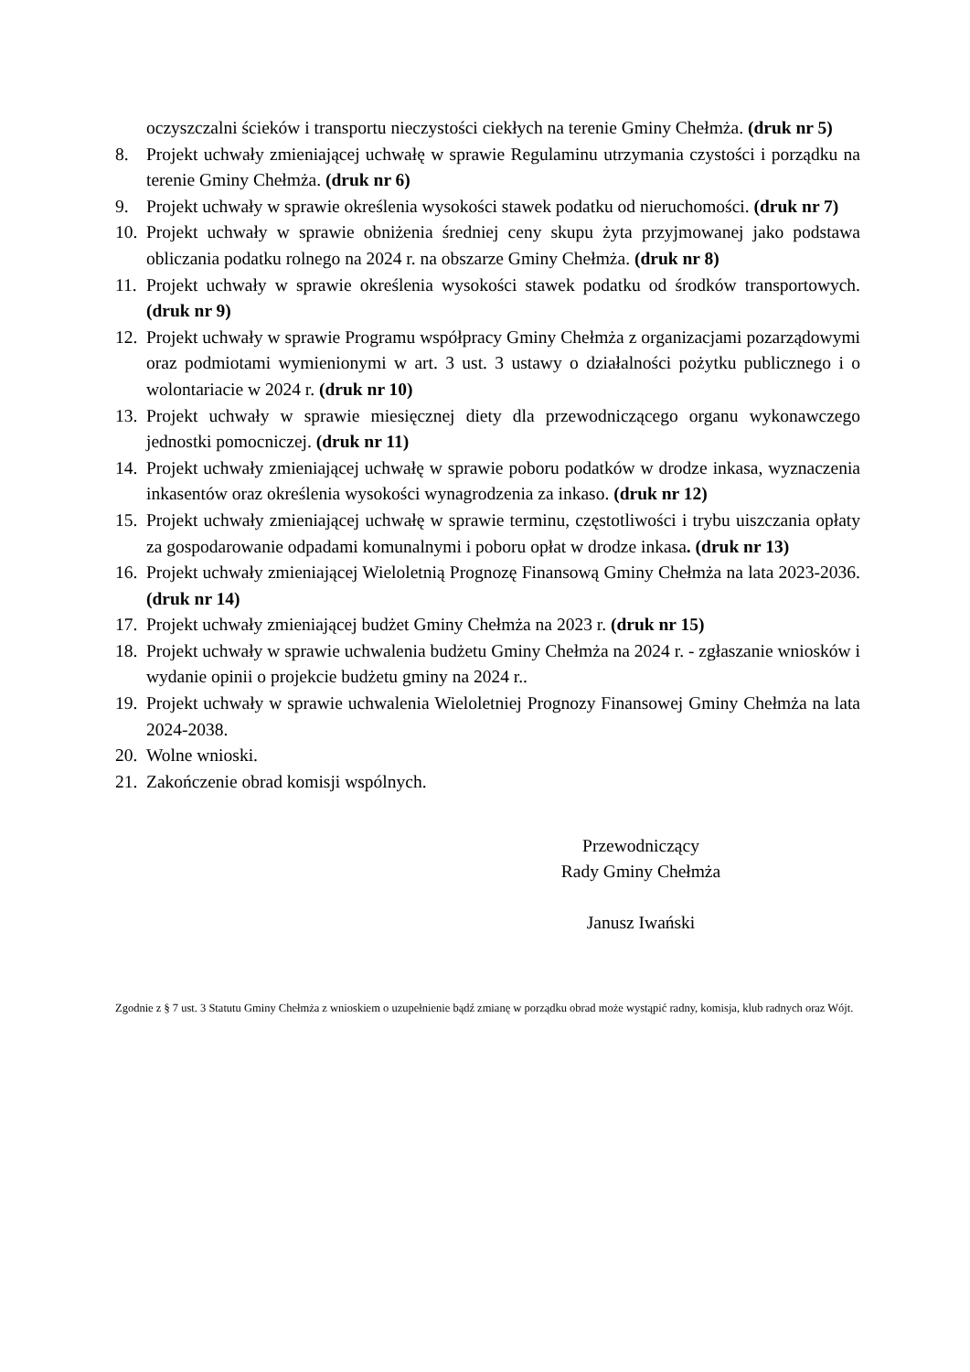oczyszczalni ścieków i transportu nieczystości ciekłych na terenie Gminy Chełmża. (druk nr 5)
8. Projekt uchwały zmieniającej uchwałę w sprawie Regulaminu utrzymania czystości i porządku na terenie Gminy Chełmża. (druk nr 6)
9. Projekt uchwały w sprawie określenia wysokości stawek podatku od nieruchomości. (druk nr 7)
10. Projekt uchwały w sprawie obniżenia średniej ceny skupu żyta przyjmowanej jako podstawa obliczania podatku rolnego na 2024 r. na obszarze Gminy Chełmża. (druk nr 8)
11. Projekt uchwały w sprawie określenia wysokości stawek podatku od środków transportowych. (druk nr 9)
12. Projekt uchwały w sprawie Programu współpracy Gminy Chełmża z organizacjami pozarządowymi oraz podmiotami wymienionymi w art. 3 ust. 3 ustawy o działalności pożytku publicznego i o wolontariacie w 2024 r. (druk nr 10)
13. Projekt uchwały w sprawie miesięcznej diety dla przewodniczącego organu wykonawczego jednostki pomocniczej. (druk nr 11)
14. Projekt uchwały zmieniającej uchwałę w sprawie poboru podatków w drodze inkasa, wyznaczenia inkasentów oraz określenia wysokości wynagrodzenia za inkaso. (druk nr 12)
15. Projekt uchwały zmieniającej uchwałę w sprawie terminu, częstotliwości i trybu uiszczania opłaty za gospodarowanie odpadami komunalnymi i poboru opłat w drodze inkasa. (druk nr 13)
16. Projekt uchwały zmieniającej Wieloletnią Prognozę Finansową Gminy Chełmża na lata 2023-2036. (druk nr 14)
17. Projekt uchwały zmieniającej budżet Gminy Chełmża na 2023 r. (druk nr 15)
18. Projekt uchwały w sprawie uchwalenia budżetu Gminy Chełmża na 2024 r. - zgłaszanie wniosków i wydanie opinii o projekcie budżetu gminy na 2024 r..
19. Projekt uchwały w sprawie uchwalenia Wieloletniej Prognozy Finansowej Gminy Chełmża na lata 2024-2038.
20. Wolne wnioski.
21. Zakończenie obrad komisji wspólnych.
Przewodniczący
Rady Gminy Chełmża
Janusz Iwański
Zgodnie z § 7 ust. 3 Statutu Gminy Chełmża z wnioskiem o uzupełnienie bądź zmianę w porządku obrad może wystąpić radny, komisja, klub radnych oraz Wójt.